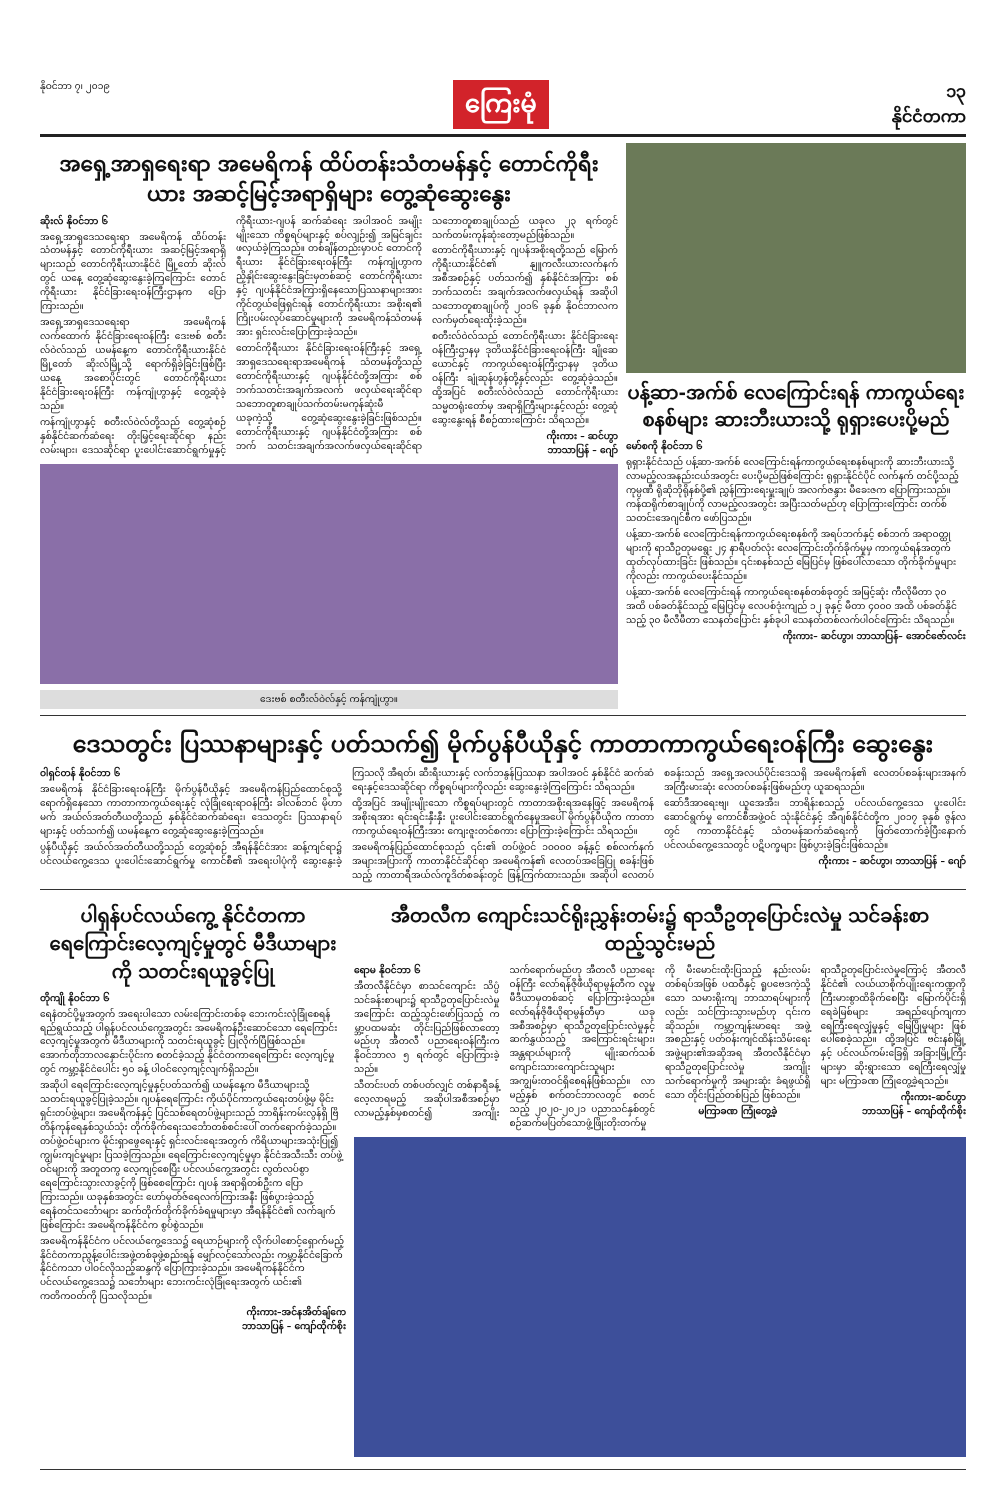နိုဝင်ဘာ ၇၊ ၂၀၁၉
ကြေးမုံ
၁၃
နိုင်ငံတကာ
အရှေ့အာရှရေးရာ အမေရိကန် ထိပ်တန်းသံတမန်နှင့် တောင်ကိုရီးယား အဆင့်မြင့်အရာရှိများ တွေ့ဆုံဆွေးနွေး
ဆိုးလ် နိုဝင်ဘာ ၆
အရှေ့အာရှဒေသရေးရာ အမေရိကန် ထိပ်တန်းသံတမန်နှင့် တောင်ကိုရီးယား အဆင့်မြင့်အရာရှိများသည် တောင်ကိုရီးယားနိုင်ငံ မြို့တော် ဆိုးလ်တွင် ယနေ့ တွေ့ဆုံဆွေးနွေးခဲ့ကြကြောင်း တောင်ကိုရီးယား နိုင်ငံခြားရေးဝန်ကြီးဌာနက ပြောကြားသည်။
အရှေ့အာရှဒေသရေးရာ အမေရိကန် လက်ထောက် နိုင်ငံခြားရေးဝန်ကြီး ဒေးဗစ် စတီးလ်ဝဲလ်သည် ယမန်နေ့က တောင်ကိုရီးယားနိုင်ငံမြို့တော် ဆိုးလ်မြို့သို့ ရောက်ရှိခဲ့ခြင်းဖြစ်ပြီး ယနေ့ အစောပိုင်းတွင် တောင်ကိုရီးယား နိုင်ငံခြားရေးဝန်ကြီး ကန်ကျုံဟွာနှင့် တွေ့ဆုံခဲ့သည်။
ကန်ကျုံဟွာနှင့် စတီးလ်ဝဲလ်တို့သည် တွေ့ဆုံစဉ် နှစ်နိုင်ငံဆက်ဆံရေး တိုးမြှင့်ရေးဆိုင်ရာ နည်းလမ်းများ၊ ဒေသဆိုင်ရာ ပူးပေါင်းဆောင်ရွက်မှုနှင့် ကိုရီးယား-ဂျပန် ဆက်ဆံရေး အပါအဝင် အမျိုးမျိုးသော ကိစ္စရပ်များနှင့် စပ်လျဉ်း၍ အမြင်ချင်းဖလှယ်ခဲ့ကြသည်။ တစ်ချိန်တည်းမှာပင် တောင်ကိုရီးယား နိုင်ငံခြားရေးဝန်ကြီး ကန်ကျုံဟွာက ညှိနှိုင်းဆွေးနွေးခြင်းမှတစ်ဆင့် တောင်ကိုရီးယားနှင့် ဂျပန်နိုင်ငံအကြားရှိနေသောပြဿနာများအားကိုင်တွယ်ဖြေရှင်းရန် တောင်ကိုရီးယား အစိုးရ၏ ကြိုးပမ်းလုပ်ဆောင်မှုများကို အမေရိကန်သံတမန်အား ရှင်းလင်းပြောကြားခဲ့သည်။
တောင်ကိုရီးယား နိုင်ငံခြားရေးဝန်ကြီးနှင့် အရှေ့အာရှဒေသရေးရာအမေရိကန် သံတမန်တို့သည် တောင်ကိုရီးယားနှင့် ဂျပန်နိုင်ငံတို့အကြား စစ်ဘက်သတင်းအချက်အလက် ဖလှယ်ရေးဆိုင်ရာ သဘောတူစာချုပ်သက်တမ်းမကုန်ဆုံးမီ ယခုကဲ့သို့ တွေ့ဆုံဆွေးနွေးခဲ့ခြင်းဖြစ်သည်။ တောင်ကိုရီးယားနှင့် ဂျပန်နိုင်ငံတို့အကြား စစ်ဘက် သတင်းအချက်အလက်ဖလှယ်ရေးဆိုင်ရာ သဘောတူစာချုပ်သည် ယခုလ ၂၃ ရက်တွင် သက်တမ်းကုန်ဆုံးတော့မည်ဖြစ်သည်။
တောင်ကိုရီးယားနှင့် ဂျပန်အစိုးရတို့သည် မြောက်ကိုရီးယားနိုင်ငံ၏ နျူကလီးယားလက်နက်အစီအစဉ်နှင့် ပတ်သက်၍ နှစ်နိုင်ငံအကြား စစ်ဘက်သတင်း အချက်အလက်ဖလှယ်ရန် အဆိုပါသဘောတူစာချုပ်ကို ၂၀၁၆ ခုနှစ် နိုဝင်ဘာလက လက်မှတ်ရေးထိုးခဲ့သည်။
စတီးလ်ဝဲလ်သည် တောင်ကိုရီးယား နိုင်ငံခြားရေးဝန်ကြီးဌာနမှ ဒုတိယနိုင်ငံခြားရေးဝန်ကြီး ချိုဆေယောင်နှင့် ကာကွယ်ရေးဝန်ကြီးဌာနမှ ဒုတိယဝန်ကြီး ချုံဆုန်ဟွန်တို့နှင့်လည်း တွေ့ဆုံခဲ့သည်။ ထို့အပြင် စတီးလ်ဝဲလ်သည် တောင်ကိုရီးယား သမ္မတရုံးတော်မှ အရာရှိကြီးများနှင့်လည်း တွေ့ဆုံဆွေးနွေးရန် စီစဉ်ထားကြောင်း သိရသည်။
ကိုးကား – ဆင်ဟွာ
ဘာသာပြန် – ဂျော်
ဒေးဗစ် စတီးလ်ဝဲလ်နှင့် ကန်ကျုံဟွာ။
ပန့်ဆာ-အက်စ် လေကြောင်းရန် ကာကွယ်ရေး စနစ်များ ဆားဘီးယားသို့ ရုရှားပေးပို့မည်
မော်စကို နိုဝင်ဘာ ၆
ရုရှားနိုင်ငံသည် ပန့်ဆာ-အက်စ် လေကြောင်းရန်ကာကွယ်ရေးစနစ်များကို ဆားဘီးယားသို့ လာမည့်လအနည်းငယ်အတွင်း ပေးပို့မည်ဖြစ်ကြောင်း ရုရှားနိုင်ငံပိုင် လက်နက် တင်ပို့သည့်ကုမ္ပဏီ ရိုဆိုဘိုရိုနစ်ပို့၏ ညွှန်ကြားရေးမှူးချုပ် အလက်ဇန္ဒား မီခေးဇက ပြောကြားသည်။ ကန်ထရိုက်စာချုပ်ကို လာမည့်လအတွင်း အပြီးသတ်မည်ဟု ပြောကြားကြောင်း တက်စ်သတင်းအေဂျင်စီက ဖော်ပြသည်။
ပန့်ဆာ-အက်စ် လေကြောင်းရန်ကာကွယ်ရေးစနစ်ကို အရပ်ဘက်နှင့် စစ်ဘက် အရာဝတ္ထုများကို ရာသီဥတုမရွေး ၂၄ နာရီပတ်လုံး လေကြောင်းတိုက်ခိုက်မှုမှ ကာကွယ်ရန်အတွက် ထုတ်လုပ်ထားခြင်း ဖြစ်သည်။ ၎င်းစနစ်သည် မြေပြင်မှ ဖြစ်ပေါ်လာသော တိုက်ခိုက်မှုများကိုလည်း ကာကွယ်ပေးနိုင်သည်။
ပန့်ဆာ-အက်စ် လေကြောင်းရန် ကာကွယ်ရေးစနစ်တစ်ခုတွင် အမြင့်ဆုံး ကီလိုမီတာ ၃၀ အထိ ပစ်ခတ်နိုင်သည့် မြေပြင်မှ လေပစ်ဒုံးကျည် ၁၂ ခုနှင့် မီတာ ၄၀၀၀ အထိ ပစ်ခတ်နိုင်သည့် ၃၀ မီလီမီတာ သေနတ်ပြောင်း နှစ်ခုပါ သေနတ်တစ်လက်ပါဝင်ကြောင်း သိရသည်။
ကိုးကား– ဆင်ဟွာ၊ ဘာသာပြန်– အောင်ဇော်လင်း
ဒေသတွင်း ပြဿနာများနှင့် ပတ်သက်၍ မိုက်ပွန်ပီယိုနှင့် ကာတာကာကွယ်ရေးဝန်ကြီး ဆွေးနွေး
ဝါရှင်တန် နိုဝင်ဘာ ၆
အမေရိကန် နိုင်ငံခြားရေးဝန်ကြီး မိုက်ပွန်ပီယိုနှင့် အမေရိကန်ပြည်ထောင်စုသို့ ရောက်ရှိနေသော ကာတာကာကွယ်ရေးနှင့် လုံခြုံရေးရာဝန်ကြီး ခါလစ်ဘင် မိုဟာမက် အယ်လ်အတ်တီယတို့သည် နှစ်နိုင်ငံဆက်ဆံရေး၊ ဒေသတွင်း ပြဿနာရပ်များနှင့် ပတ်သက်၍ ယမန်နေ့က တွေ့ဆုံဆွေးနွေးခဲ့ကြသည်။
ပွန်ပီယိုနှင့် အယ်လ်အတ်တီယတို့သည် တွေ့ဆုံစဉ် အီရန်နိုင်ငံအား ဆန့်ကျင်ရာ၌ ပင်လယ်ကွေ့ဒေသ ပူးပေါင်းဆောင်ရွက်မှု ကောင်စီ၏ အရေးပါပုံကို ဆွေးနွေးခဲ့ကြသလို အီရတ်၊ ဆီးရီးယားနှင့် လက်ဘနွန်ပြဿနာ အပါအဝင် နှစ်နိုင်ငံ ဆက်ဆံရေးနှင့်ဒေသဆိုင်ရာ ကိစ္စရပ်များကိုလည်း ဆွေးနွေးခဲ့ကြကြောင်း သိရသည်။
ထို့အပြင် အမျိုးမျိုးသော ကိစ္စရပ်များတွင် ကာတာအစိုးရအနေဖြင့် အမေရိကန်အစိုးရအား ရင်းရင်းနှီးနှီး ပူးပေါင်းဆောင်ရွက်နေမှုအပေါ် မိုက်ပွန်ပီယိုက ကာတာကာကွယ်ရေးဝန်ကြီးအား ကျေးဇူးတင်စကား ပြောကြားခဲ့ကြောင်း သိရသည်။
အမေရိကန်ပြည်ထောင်စုသည် ၎င်း၏ တပ်ဖွဲ့ဝင် ၁၀၀၀၀ ခန့်နှင့် စစ်လက်နက်အများအပြားကို ကာတာနိုင်ငံဆိုင်ရာ အမေရိကန်၏ လေတပ်အခြေပြု စခန်းဖြစ်သည့် ကာတာရီအယ်လ်ကူဒိတ်စခန်းတွင် ဖြန့်ကြက်ထားသည်။ အဆိုပါ လေတပ်စခန်းသည် အရှေ့အလယ်ပိုင်းဒေသရှိ အမေရိကန်၏ လေတပ်စခန်းများအနက် အကြီးမားဆုံး လေတပ်စခန်းဖြစ်မည်ဟု ယူဆရသည်။
ဆော်ဒီအာရေးဗျ၊ ယူအေအီး၊ ဘာရိန်းစသည့် ပင်လယ်ကွေ့ဒေသ ပူးပေါင်းဆောင်ရွက်မှု ကောင်စီအဖွဲ့ဝင် သုံးနိုင်ငံနှင့် အီဂျစ်နိုင်ငံတို့က ၂၀၁၇ ခုနှစ် ဇွန်လတွင် ကာတာနိုင်ငံနှင့် သံတမန်ဆက်ဆံရေးကို ဖြတ်တောက်ခဲ့ပြီးနောက် ပင်လယ်ကွေ့ဒေသတွင် ပဋိပက္ခများ ဖြစ်ပွားခဲ့ခြင်းဖြစ်သည်။
ကိုးကား – ဆင်ဟွာ၊ ဘာသာပြန် – ဂျော်
ပါရှန်ပင်လယ်ကွေ့ နိုင်ငံတကာ ရေကြောင်းလေ့ကျင့်မှုတွင် မီဒီယာများကို သတင်းရယူခွင့်ပြု
တိုကျို နိုဝင်ဘာ ၆
ရေနံတင်ပို့မှုအတွက် အရေးပါသော လမ်းကြောင်းတစ်ခု ဘေးကင်းလုံခြုံစေရန် ရည်ရွယ်သည့် ပါရှန်ပင်လယ်ကွေ့အတွင်း အမေရိကန်ဦးဆောင်သော ရေကြောင်းလေ့ကျင့်မှုအတွက် မီဒီယာများကို သတင်းရယူခွင့် ပြုလိုက်ပြီဖြစ်သည်။ အောက်တိုဘာလနှောင်းပိုင်းက စတင်ခဲ့သည့် နိုင်ငံတကာရေကြောင်း လေ့ကျင့်မှုတွင် ကမ္ဘာ့နိုင်ငံပေါင်း ၅၀ ခန့် ပါဝင်လေ့ကျင့်လျက်ရှိသည်။
အဆိုပါ ရေကြောင်းလေ့ကျင့်မှုနှင့်ပတ်သက်၍ ယမန်နေ့က မီဒီယာများသို့ သတင်းရယူခွင့်ပြုခဲ့သည်။ ဂျပန်ရေကြောင်း ကိုယ်ပိုင်ကာကွယ်ရေးတပ်ဖွဲ့မှ မိုင်းရှင်းတပ်ဖွဲ့များ၊ အမေရိကန်နှင့် ပြင်သစ်ရေတပ်ဖွဲ့များသည် ဘာရိန်းကမ်းလွန်ရှိ ဗြိတိန်ကုန်ရေနှစ်သွယ်သုံး တိုက်ခိုက်ရေးသင်္ဘောတစ်စင်းပေါ် တက်ရောက်ခဲ့သည်။ တပ်ဖွဲ့ဝင်များက မိုင်းရှာဖွေရေးနှင့် ရှင်းလင်းရေးအတွက် ကိရိယာများအသုံးပြု၍ ကျွမ်းကျင်မှုများ ပြသခဲ့ကြသည်။ ရေကြောင်းလေ့ကျင့်မှုမှာ နိုင်ငံအသီးသီး တပ်ဖွဲ့ဝင်များကို အတူတကွ လေ့ကျင့်စေပြီး ပင်လယ်ကွေ့အတွင်း လွတ်လပ်စွာ ရေကြောင်းသွားလာခွင့်ကို ဖြစ်စေကြောင်း ဂျပန် အရာရှိတစ်ဦးက ပြောကြားသည်။ ယခုနှစ်အတွင်း ဟော်မုတ်ဇ်ရေလက်ကြားအနီး ဖြစ်ပွားခဲ့သည့် ရေနံတင်သင်္ဘောများ ဆက်တိုက်တိုက်ခိုက်ခံရမှုများမှာ အီရန်နိုင်ငံ၏ လက်ချက်ဖြစ်ကြောင်း အမေရိကန်နိုင်ငံက စွပ်စွဲသည်။
အမေရိကန်နိုင်ငံက ပင်လယ်ကွေ့ဒေသ၌ ရေယာဉ်များကို လိုက်ပါစောင့်ရှောက်မည့် နိုင်ငံတကာညွန့်ပေါင်းအဖွဲ့တစ်ခုဖွဲ့စည်းရန် မျှော်လင့်သော်လည်း ကမ္ဘာ့နိုင်ငံခြောက်နိုင်ငံကသာ ပါဝင်လိုသည့်ဆန္ဒကို ပြောကြားခဲ့သည်။ အမေရိကန်နိုင်ငံက ပင်လယ်ကွေ့ဒေသ၌ သင်္ဘောများ ဘေးကင်းလုံခြုံရေးအတွက် ယင်း၏ ကတိကဝတ်ကို ပြသလိုသည်။
ကိုးကား–အင်နအိတ်ချ်ကေ
ဘာသာပြန် – ကျော်ထိုက်စိုး
အီတလီက ကျောင်းသင်ရိုးညွှန်းတမ်း၌ ရာသီဥတုပြောင်းလဲမှု သင်ခန်းစာ ထည့်သွင်းမည်
ရောမ နိုဝင်ဘာ ၆
အီတလီနိုင်ငံမှာ စာသင်ကျောင်း သိပ္ပံသင်ခန်းစာများ၌ ရာသီဥတုပြောင်းလဲမှုအကြောင်း ထည့်သွင်းဖော်ပြသည့် ကမ္ဘာ့ပထမဆုံး တိုင်းပြည်ဖြစ်လာတော့မည်ဟု အီတလီ ပညာရေးဝန်ကြီးက နိုဝင်ဘာလ ၅ ရက်တွင် ပြောကြားခဲ့သည်။
သီတင်းပတ် တစ်ပတ်လျှင် တစ်နာရီခန့် လေ့လာရမည့် အဆိုပါအစီအစဉ်မှာ လာမည့်နှစ်မှစတင်၍ အကျိုးသက်ရောက်မည်ဟု အီတလီ ပညာရေးဝန်ကြီး လော်ရန်ဇိုဖီယိုရာမွန်တီက လူမှုမီဒီယာမှတစ်ဆင့် ပြောကြားခဲ့သည်။ လော်ရန်ဇိုဖီယိုရာမွန်တီမှာ ယခုအစီအစဉ်မှာ ရာသီဥတုပြောင်းလဲမှုနှင့် ဆက်နွှယ်သည့် အကြောင်းရင်းများ၊ အန္တရာယ်များကို မျိုးဆက်သစ်ကျောင်းသားကျောင်းသူများ အကျွမ်းတဝင်ရှိစေရန်ဖြစ်သည်။ လာမည့်နှစ် စက်တင်ဘာလတွင် စတင်သည့် ၂၀၂၀-၂၀၂၁ ပညာသင်နှစ်တွင် စဉ်ဆက်မပြတ်သောဖွံ့ဖြိုးတိုးတက်မှုကို မီးမောင်းထိုးပြသည့် နည်းလမ်းတစ်ရပ်အဖြစ် ပထဝီနှင့် ရူပဗေဒကဲ့သို့သော သမားရိုးကျ ဘာသာရပ်များကိုလည်း သင်ကြားသွားမည်ဟု ၎င်းကဆိုသည်။ ကမ္ဘာ့ကျန်းမာရေး အဖွဲ့အစည်းနှင့် ပတ်ဝန်းကျင်ထိန်းသိမ်းရေး အဖွဲ့များ၏အဆိုအရ အီတလီနိုင်ငံမှာ ရာသီဥတုပြောင်းလဲမှု အကျိုးသက်ရောက်မှုကို အများဆုံး ခံရဖွယ်ရှိသော တိုင်းပြည်တစ်ပြည် ဖြစ်သည်။
မကြာခဏ ကြုံတွေ့ခဲ့
ရာသီဥတုပြောင်းလဲမှုကြောင့် အီတလီနိုင်ငံ၏ လယ်ယာစိုက်ပျိုးရေးကဏ္ဍကို ကြီးမားစွာထိခိုက်စေပြီး မြောက်ပိုင်းရှိ ရေခဲမြစ်များ အရည်ပျော်ကျကာ ရေကြီးရေလျှံမှုနှင့် မြေပြိုမှုများ ဖြစ်ပေါ်စေခဲ့သည်။ ထို့အပြင် ဗင်းနစ်မြို့နှင့် ပင်လယ်ကမ်းခြေရှိ အခြားမြို့ကြီးများမှာ ဆိုးရွားသော ရေကြီးရေလျှံမှုများ မကြာခဏ ကြုံတွေ့ခဲ့ရသည်။
ကိုးကား–ဆင်ဟွာ
ဘာသာပြန် – ကျော်ထိုက်စိုး